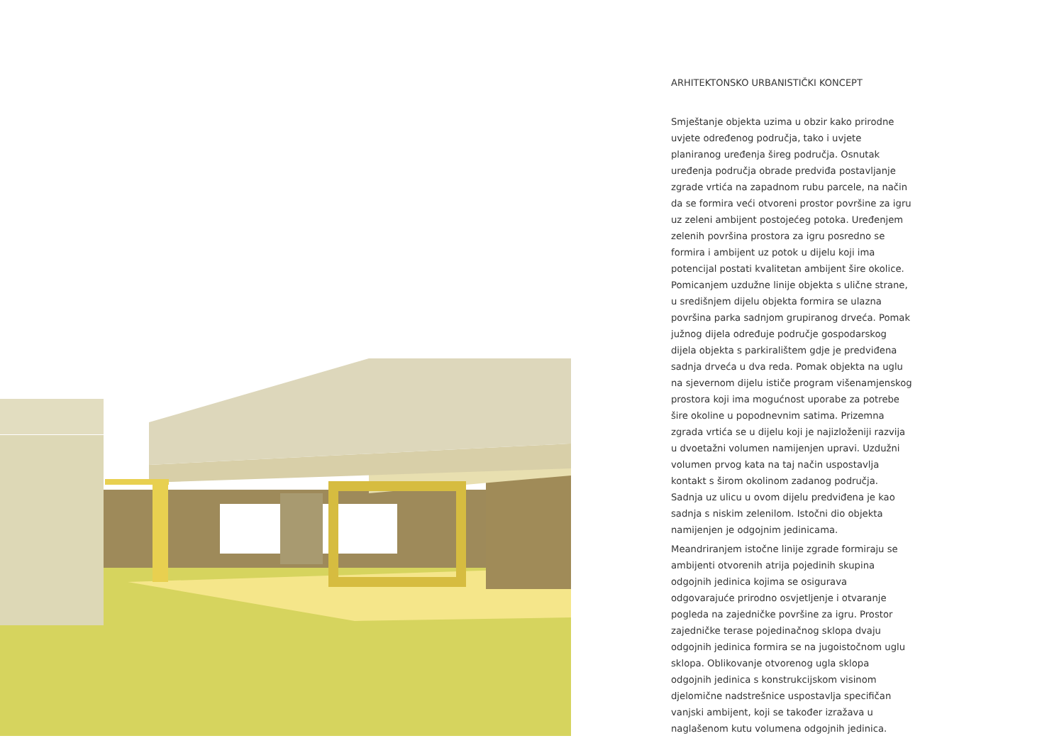ARHITEKTONSKO URBANISTIČKI KONCEPT
Smještanje objekta uzima u obzir kako prirodne uvjete određenog područja, tako i uvjete planiranog uređenja šireg područja. Osnutak uređenja područja obrade predviđa postavljanje zgrade vrtića na zapadnom rubu parcele, na način da se formira veći otvoreni prostor površine za igru uz zeleni ambijent postojećeg potoka. Uređenjem zelenih površina prostora za igru posredno se formira i ambijent uz potok u dijelu koji ima potencijal postati kvalitetan ambijent šire okolice. Pomicanjem uzdužne linije objekta s ulične strane, u središnjem dijelu objekta formira se ulazna površina parka sadnjom grupiranog drveća. Pomak južnog dijela određuje područje gospodarskog dijela objekta s parkiralištem gdje je predviđena sadnja drveća u dva reda. Pomak objekta na uglu na sjevernom dijelu ističe program višenamjenskog prostora koji ima mogućnost uporabe za potrebe šire okoline u popodnevnim satima. Prizemna zgrada vrtića se u dijelu koji je najizloženiji razvija u dvoetažni volumen namijenjen upravi. Uzdužni volumen prvog kata na taj način uspostavlja kontakt s širom okolinom zadanog područja. Sadnja uz ulicu u ovom dijelu predviđena je kao sadnja s niskim zelenilom. Istočni dio objekta namijenjen je odgojnim jedinicama.
Meandriranjem istočne linije zgrade formiraju se ambijenti otvorenih atrija pojedinih skupina odgojnih jedinica kojima se osigurava odgovarajuće prirodno osvjetljenje i otvaranje pogleda na zajedničke površine za igru. Prostor zajedničke terase pojedinačnog sklopa dvaju odgojnih jedinica formira se na jugoistočnom uglu sklopa. Oblikovanje otvorenog ugla sklopa odgojnih jedinica s konstrukcijskom visinom djelomične nadstrešnice uspostavlja specifičan vanjski ambijent, koji se također izražava u naglašenom kutu volumena odgojnih jedinica.